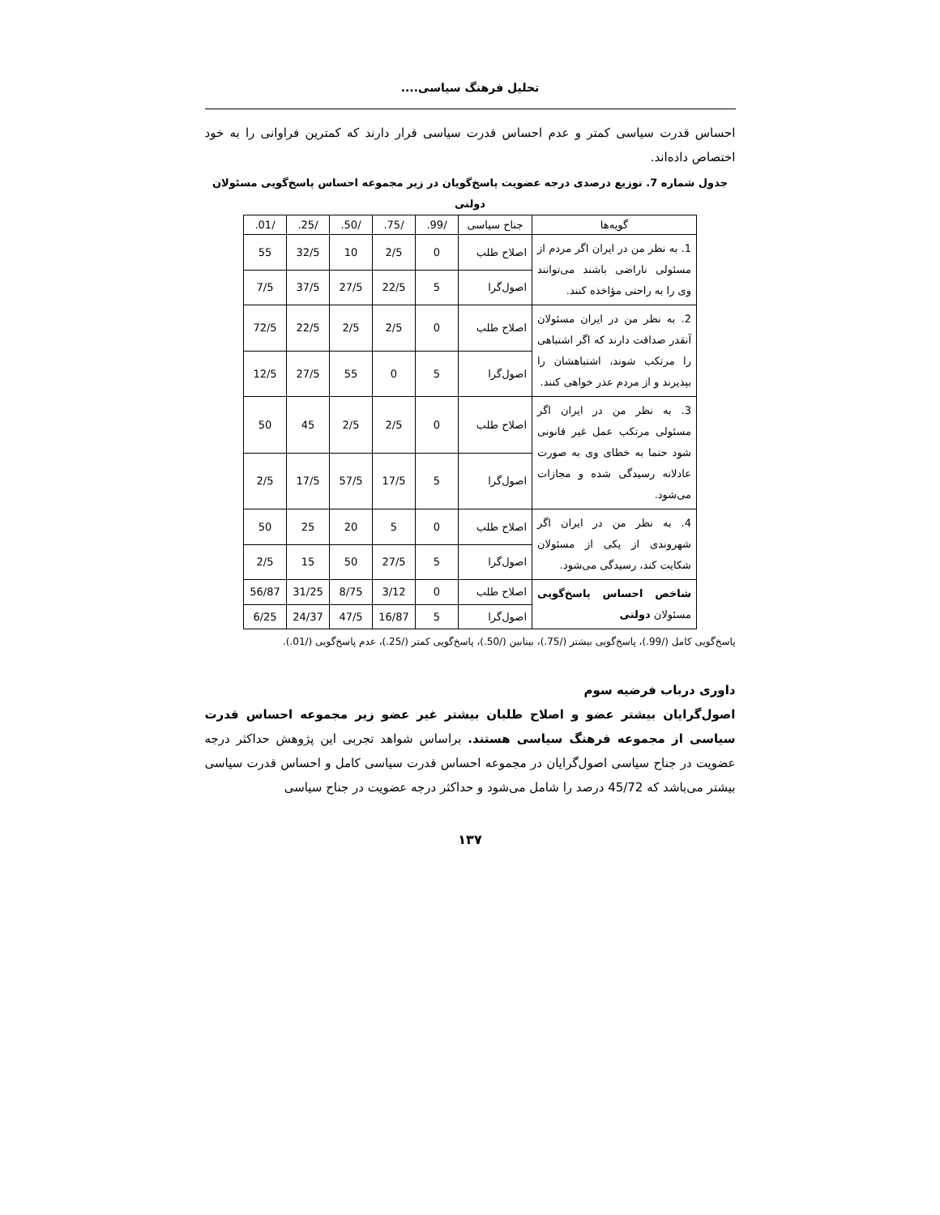تحلیل فرهنگ سیاسی....
احساس قدرت سیاسی کمتر و عدم احساس قدرت سیاسی قرار دارند که کمترین فراوانی را به خود اختصاص داده‌اند.
جدول شماره 7. توزیع درصدی درجه عضویت پاسخ‌گویان در زیر مجموعه احساس پاسخ‌گویی مسئولان دولتی
| گویه‌ها | جناح سیاسی | /99. | /75. | /50. | /25. | /01. |
| --- | --- | --- | --- | --- | --- | --- |
| 1. به نظر من در ایران اگر مردم از مسئولی ناراضی باشند می‌توانند وی را به راحتی مؤاخذه کنند. | اصلاح طلب | 0 | 2/5 | 10 | 32/5 | 55 |
| | اصول‌گرا | 5 | 22/5 | 27/5 | 37/5 | 7/5 |
| 2. به نظر من در ایران مسئولان آنقدر صداقت دارند که اگر اشتباهی را مرتکب شوند، اشتباهشان را بپذیرند و از مردم عذر خواهی کنند. | اصلاح طلب | 0 | 2/5 | 2/5 | 22/5 | 72/5 |
| | اصول‌گرا | 5 | 0 | 55 | 27/5 | 12/5 |
| 3. به نظر من در ایران اگر مسئولی مرتکب عمل غیر قانونی شود حتما به خطای وی به صورت عادلانه رسیدگی شده و مجازات می‌شود. | اصلاح طلب | 0 | 2/5 | 2/5 | 45 | 50 |
| | اصول‌گرا | 5 | 17/5 | 57/5 | 17/5 | 2/5 |
| 4. به نظر من در ایران اگر شهروندی از یکی از مسئولان شکایت کند، رسیدگی می‌شود. | اصلاح طلب | 0 | 5 | 20 | 25 | 50 |
| | اصول‌گرا | 5 | 27/5 | 50 | 15 | 2/5 |
| شاخص احساس پاسخ‌گویی مسئولان دولتی | اصلاح طلب | 0 | 3/12 | 8/75 | 31/25 | 56/87 |
| | اصول‌گرا | 5 | 16/87 | 47/5 | 24/37 | 6/25 |
پاسخ‌گویی کامل (/99.)، پاسخ‌گویی بیشتر (/75.)، بینابین (/50.)، پاسخ‌گویی کمتر (/25.)، عدم پاسخ‌گویی (/01.).
داوری درباب فرضیه سوم
اصول‌گرایان بیشتر عضو و اصلاح طلبان بیشتر غیر عضو زیر مجموعه احساس قدرت سیاسی از مجموعه فرهنگ سیاسی هستند. براساس شواهد تجربی این پژوهش حداکثر درجه عضویت در جناح سیاسی اصول‌گرایان در مجموعه احساس قدرت سیاسی کامل و احساس قدرت سیاسی بیشتر می‌باشد که 45/72 درصد را شامل می‌شود و حداکثر درجه عضویت در جناح سیاسی
۱۳۷